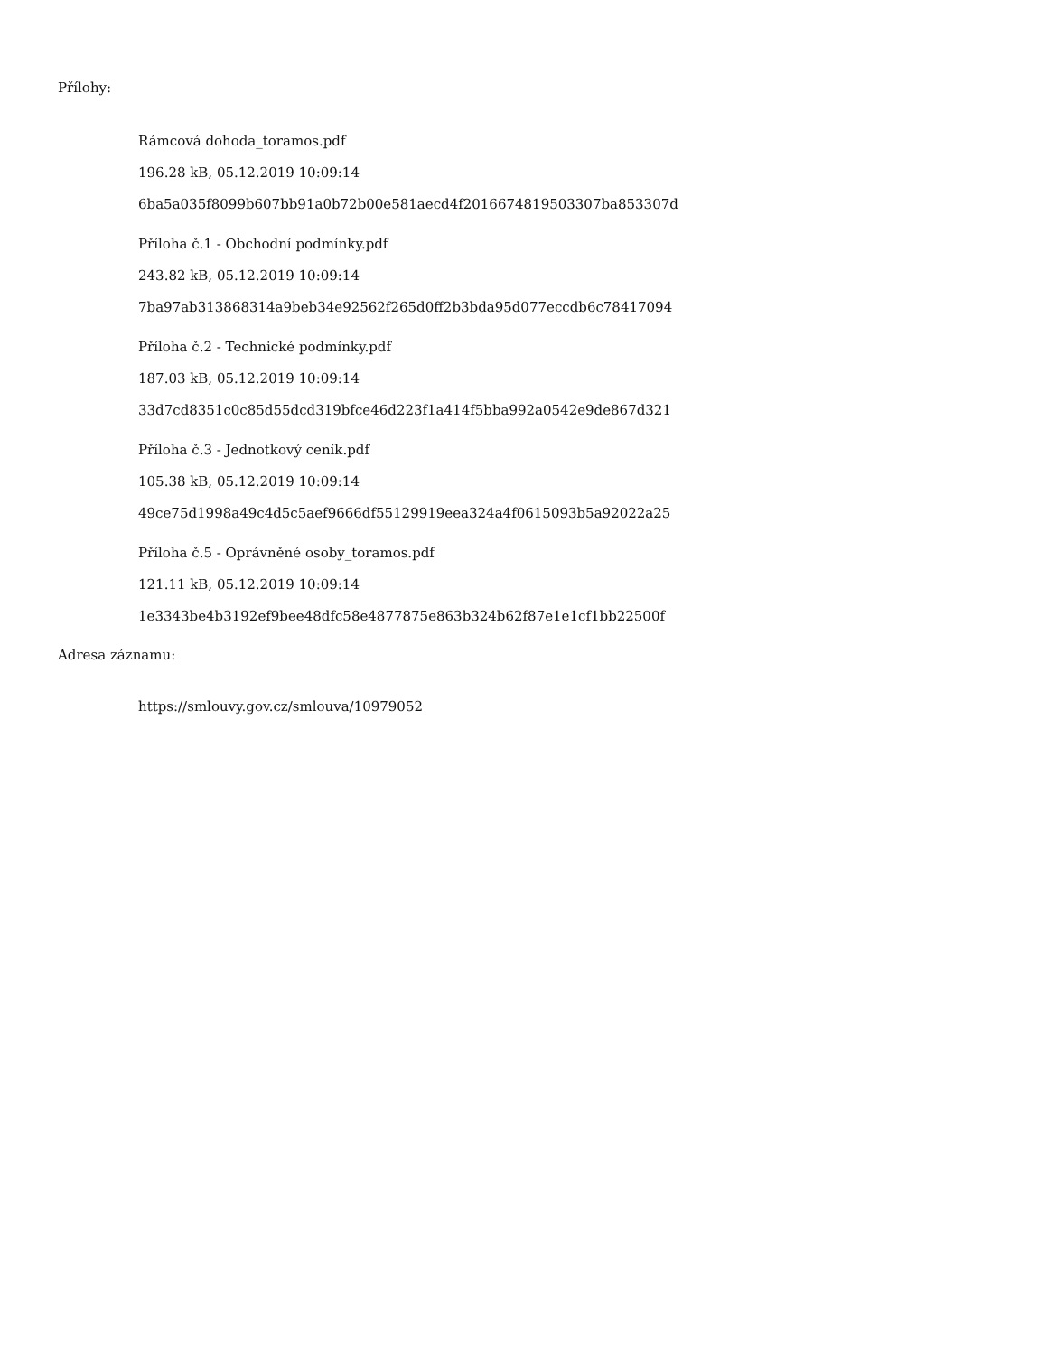Přílohy:
Rámcová dohoda_toramos.pdf
196.28 kB, 05.12.2019 10:09:14
6ba5a035f8099b607bb91a0b72b00e581aecd4f2016674819503307ba853307d
Příloha č.1 - Obchodní podmínky.pdf
243.82 kB, 05.12.2019 10:09:14
7ba97ab313868314a9beb34e92562f265d0ff2b3bda95d077eccdb6c78417094
Příloha č.2 - Technické podmínky.pdf
187.03 kB, 05.12.2019 10:09:14
33d7cd8351c0c85d55dcd319bfce46d223f1a414f5bba992a0542e9de867d321
Příloha č.3 - Jednotkový ceník.pdf
105.38 kB, 05.12.2019 10:09:14
49ce75d1998a49c4d5c5aef9666df55129919eea324a4f0615093b5a92022a25
Příloha č.5 - Oprávněné osoby_toramos.pdf
121.11 kB, 05.12.2019 10:09:14
1e3343be4b3192ef9bee48dfc58e4877875e863b324b62f87e1e1cf1bb22500f
Adresa záznamu:
https://smlouvy.gov.cz/smlouva/10979052